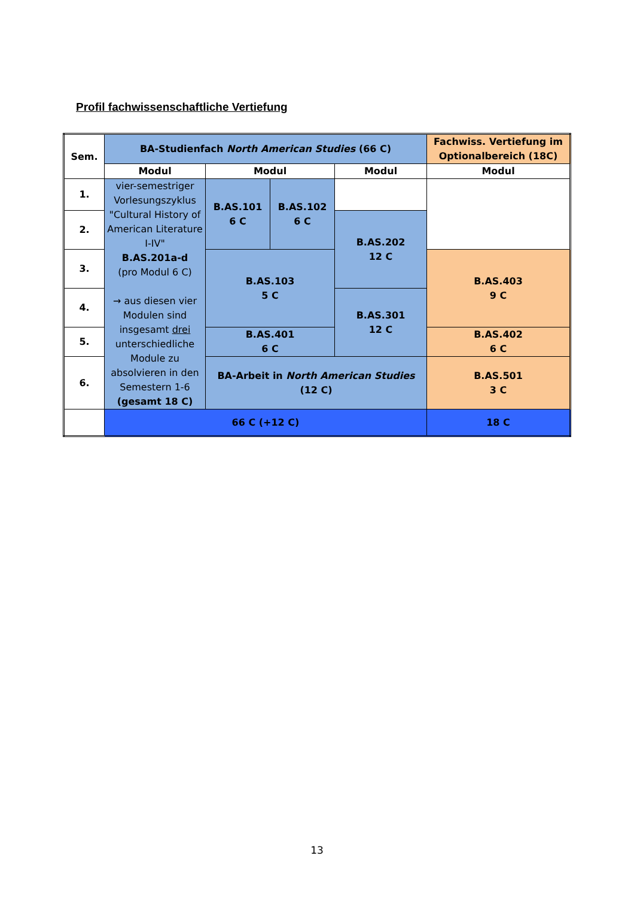Profil fachwissenschaftliche Vertiefung
| Sem. | BA-Studienfach North American Studies (66 C) | | | | Fachwiss. Vertiefung im Optionalbereich (18C) |
| --- | --- | --- | --- | --- | --- |
| | Modul | Modul | | Modul | Modul |
| 1. | vier-semestriger Vorlesungszyklus "Cultural History of American Literature I-IV" B.AS.201a-d (pro Modul 6 C) → aus diesen vier Modulen sind insgesamt drei unterschiedliche Module zu absolvieren in den Semestern 1-6 (gesamt 18 C) | B.AS.101 6 C | B.AS.102 6 C | | |
| 2. | | | | B.AS.202 12 C | |
| 3. | | B.AS.103 5 C | | | B.AS.403 9 C |
| 4. | | | | B.AS.301 12 C | |
| 5. | | B.AS.401 6 C | | | B.AS.402 6 C |
| 6. | | BA-Arbeit in North American Studies (12 C) | | | B.AS.501 3 C |
| | 66 C (+12 C) | | | | 18 C |
13